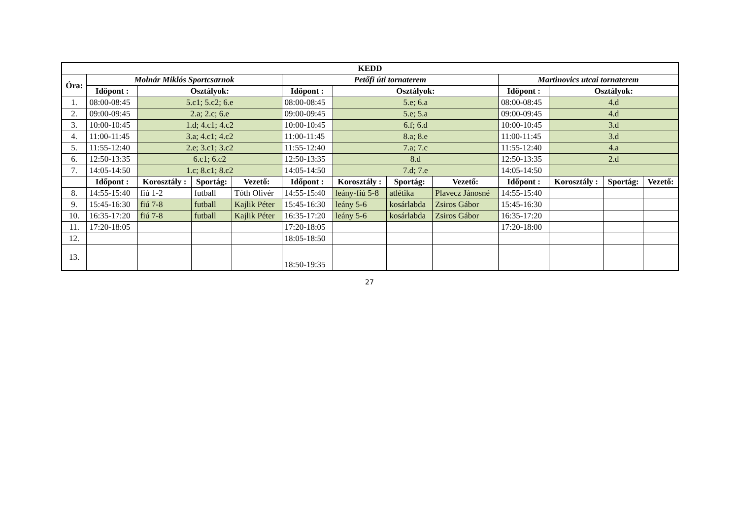| KEDD | | | | | | | | | | | | |
| --- | --- | --- | --- | --- | --- | --- | --- | --- | --- | --- | --- | --- |
| Óra: | Molnár Miklós Sportcsarnok | | | | Petőfi úti tornaterem | | | | Martinovics utcai tornaterem | | | |
| | Időpont : | Osztályok: | | | Időpont : | Osztályok: | | | Időpont : | Osztályok: | | |
| 1. | 08:00-08:45 | 5.c1; 5.c2; 6.e | | | 08:00-08:45 | 5.e; 6.a | | | 08:00-08:45 | 4.d | | |
| 2. | 09:00-09:45 | 2.a; 2.c; 6.e | | | 09:00-09:45 | 5.e; 5.a | | | 09:00-09:45 | 4.d | | |
| 3. | 10:00-10:45 | 1.d; 4.c1; 4.c2 | | | 10:00-10:45 | 6.f; 6.d | | | 10:00-10:45 | 3.d | | |
| 4. | 11:00-11:45 | 3.a; 4.c1; 4.c2 | | | 11:00-11:45 | 8.a; 8.e | | | 11:00-11:45 | 3.d | | |
| 5. | 11:55-12:40 | 2.e; 3.c1; 3.c2 | | | 11:55-12:40 | 7.a; 7.c | | | 11:55-12:40 | 4.a | | |
| 6. | 12:50-13:35 | 6.c1; 6.c2 | | | 12:50-13:35 | 8.d | | | 12:50-13:35 | 2.d | | |
| 7. | 14:05-14:50 | 1.c; 8.c1; 8.c2 | | | 14:05-14:50 | 7.d; 7.e | | | 14:05-14:50 | | | |
| | Időpont : | Korosztály : | Sportág: | Vezető: | Időpont : | Korosztály : | Sportág: | Vezető: | Időpont : | Korosztály : | Sportág: | Vezető: |
| 8. | 14:55-15:40 | fiú 1-2 | futball | Tóth Olivér | 14:55-15:40 | leány-fiú 5-8 | atlétika | Plavecz Jánosné | 14:55-15:40 | | | |
| 9. | 15:45-16:30 | fiú 7-8 | futball | Kajlik Péter | 15:45-16:30 | leány 5-6 | kosárlabda | Zsiros Gábor | 15:45-16:30 | | | |
| 10. | 16:35-17:20 | fiú 7-8 | futball | Kajlik Péter | 16:35-17:20 | leány 5-6 | kosárlabda | Zsiros Gábor | 16:35-17:20 | | | |
| 11. | 17:20-18:05 | | | | 17:20-18:05 | | | | 17:20-18:00 | | | |
| 12. | | | | | 18:05-18:50 | | | | | | | |
| 13. | | | | | 18:50-19:35 | | | | | | | |
27